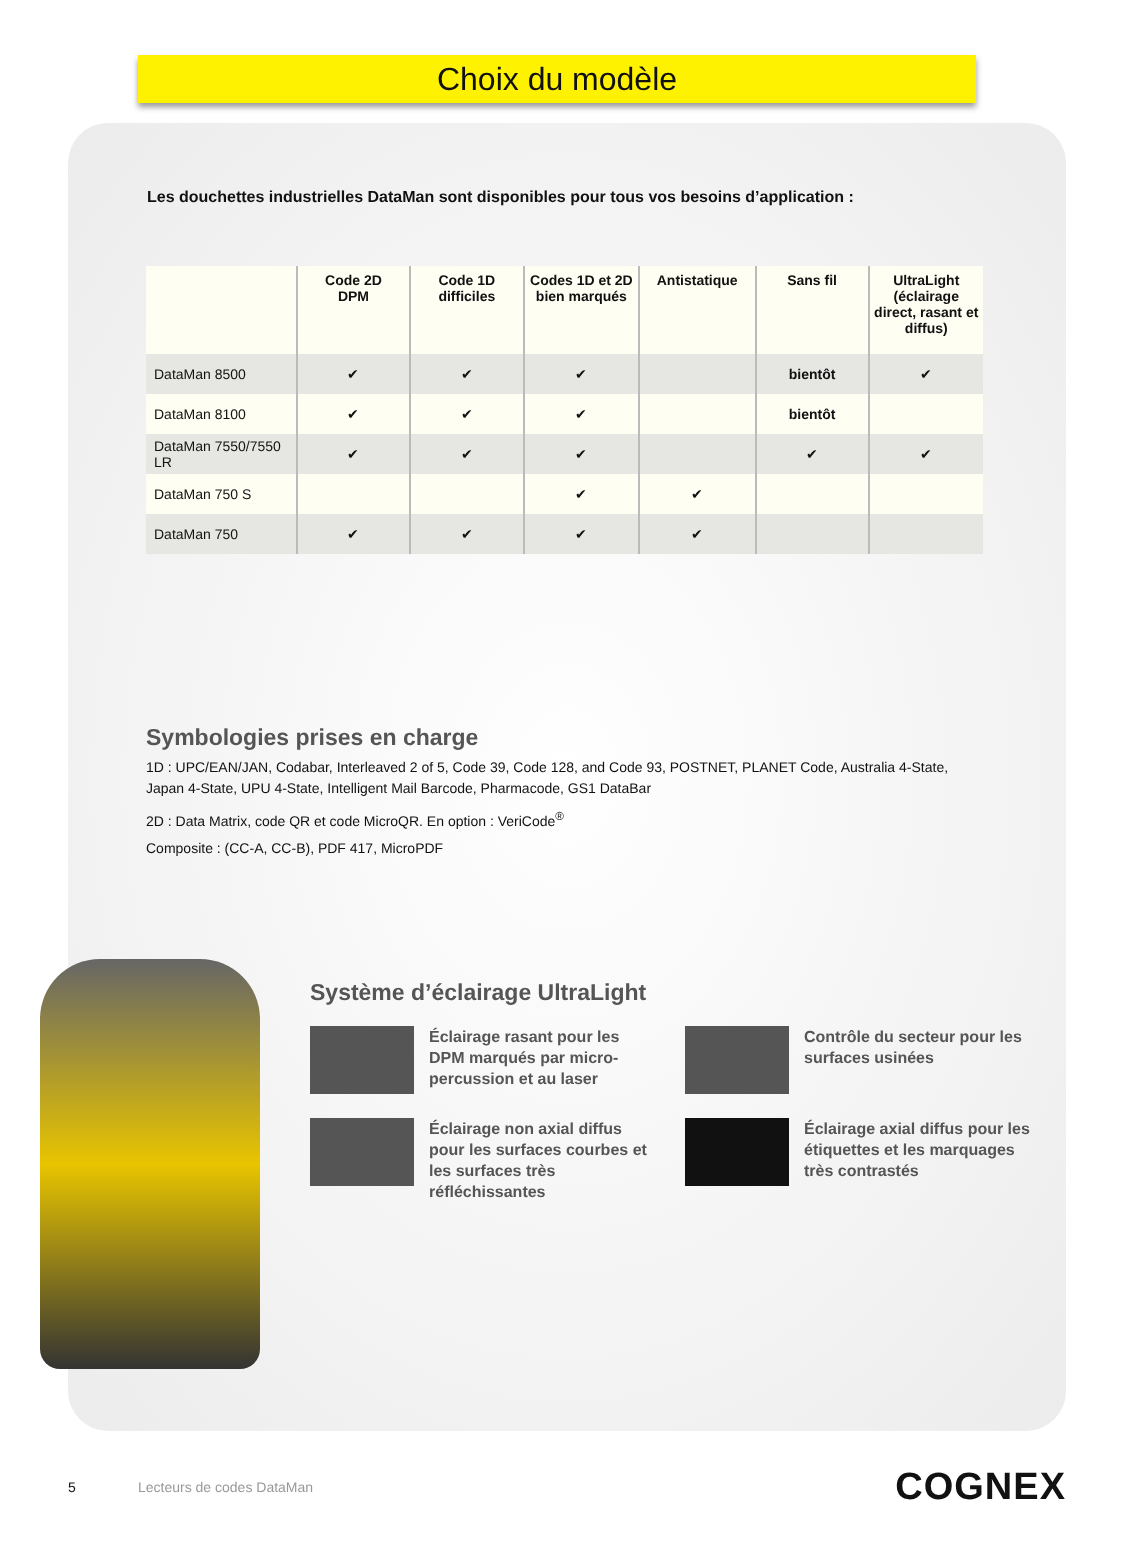Choix du modèle
Les douchettes industrielles DataMan sont disponibles pour tous vos besoins d’application :
| | Code 2D DPM | Code 1D difficiles | Codes 1D et 2D bien marqués | Antistatique | Sans fil | UltraLight (éclairage direct, rasant et diffus) |
| --- | --- | --- | --- | --- | --- | --- |
| DataMan 8500 | ✔ | ✔ | ✔ | | bientôt | ✔ |
| DataMan 8100 | ✔ | ✔ | ✔ | | bientôt | |
| DataMan 7550/7550 LR | ✔ | ✔ | ✔ | | ✔ | ✔ |
| DataMan 750 S | | | ✔ | ✔ | | |
| DataMan 750 | ✔ | ✔ | ✔ | ✔ | | |
Symbologies prises en charge
1D : UPC/EAN/JAN, Codabar, Interleaved 2 of 5, Code 39, Code 128, and Code 93, POSTNET, PLANET Code, Australia 4-State, Japan 4-State, UPU 4-State, Intelligent Mail Barcode, Pharmacode, GS1 DataBar
2D : Data Matrix, code QR et code MicroQR. En option : VeriCode<sup>®</sup>
Composite : (CC-A, CC-B), PDF 417, MicroPDF
Système d’éclairage UltraLight
Éclairage rasant pour les DPM marqués par micro-percussion et au laser
Contrôle du secteur pour les surfaces usinées
Éclairage non axial diffus pour les surfaces courbes et les surfaces très réfléchissantes
Éclairage axial diffus pour les étiquettes et les marquages très contrastés
5 Lecteurs de codes DataMan COGNEX